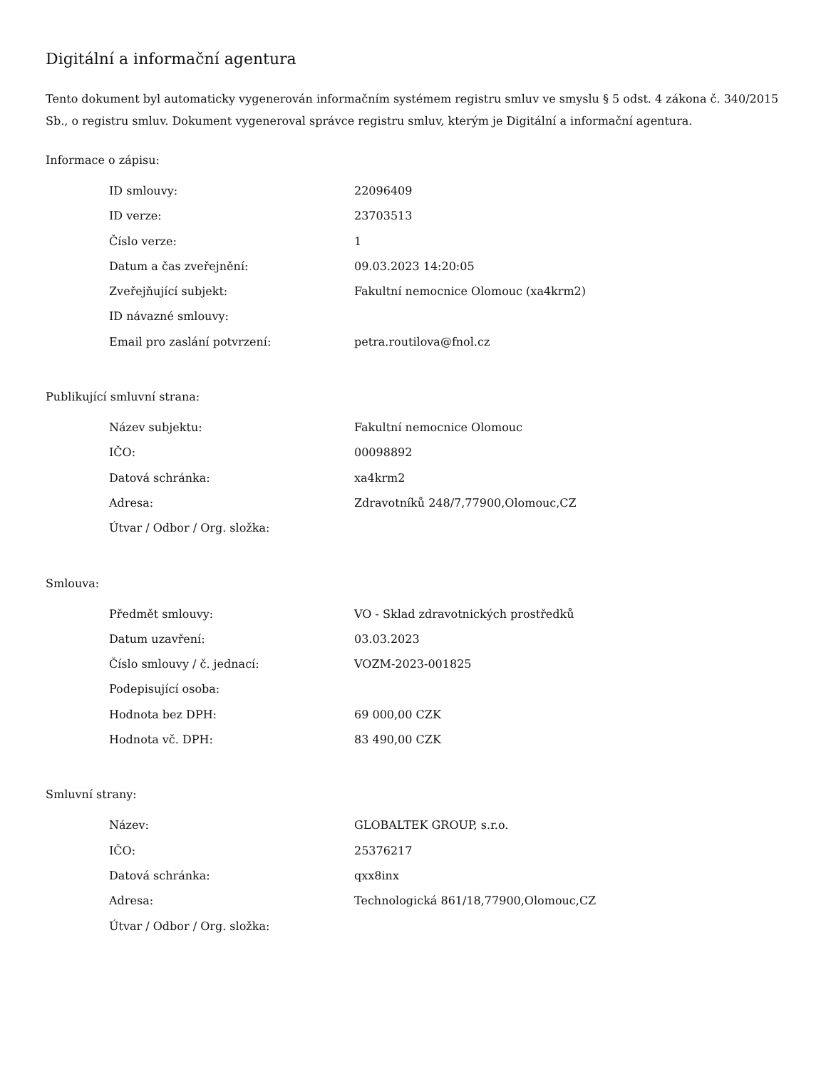Digitální a informační agentura
Tento dokument byl automaticky vygenerován informačním systémem registru smluv ve smyslu § 5 odst. 4 zákona č. 340/2015 Sb., o registru smluv. Dokument vygeneroval správce registru smluv, kterým je Digitální a informační agentura.
Informace o zápisu:
| ID smlouvy: | 22096409 |
| ID verze: | 23703513 |
| Číslo verze: | 1 |
| Datum a čas zveřejnění: | 09.03.2023 14:20:05 |
| Zveřejňující subjekt: | Fakultní nemocnice Olomouc (xa4krm2) |
| ID návazné smlouvy: | |
| Email pro zaslání potvrzení: | petra.routilova@fnol.cz |
Publikující smluvní strana:
| Název subjektu: | Fakultní nemocnice Olomouc |
| IČO: | 00098892 |
| Datová schránka: | xa4krm2 |
| Adresa: | Zdravotníků 248/7,77900,Olomouc,CZ |
| Útvar / Odbor / Org. složka: | |
Smlouva:
| Předmět smlouvy: | VO - Sklad zdravotnických prostředků |
| Datum uzavření: | 03.03.2023 |
| Číslo smlouvy / č. jednací: | VOZM-2023-001825 |
| Podepisující osoba: | |
| Hodnota bez DPH: | 69 000,00 CZK |
| Hodnota vč. DPH: | 83 490,00 CZK |
Smluvní strany:
| Název: | GLOBALTEK GROUP, s.r.o. |
| IČO: | 25376217 |
| Datová schránka: | qxx8inx |
| Adresa: | Technologická 861/18,77900,Olomouc,CZ |
| Útvar / Odbor / Org. složka: | |